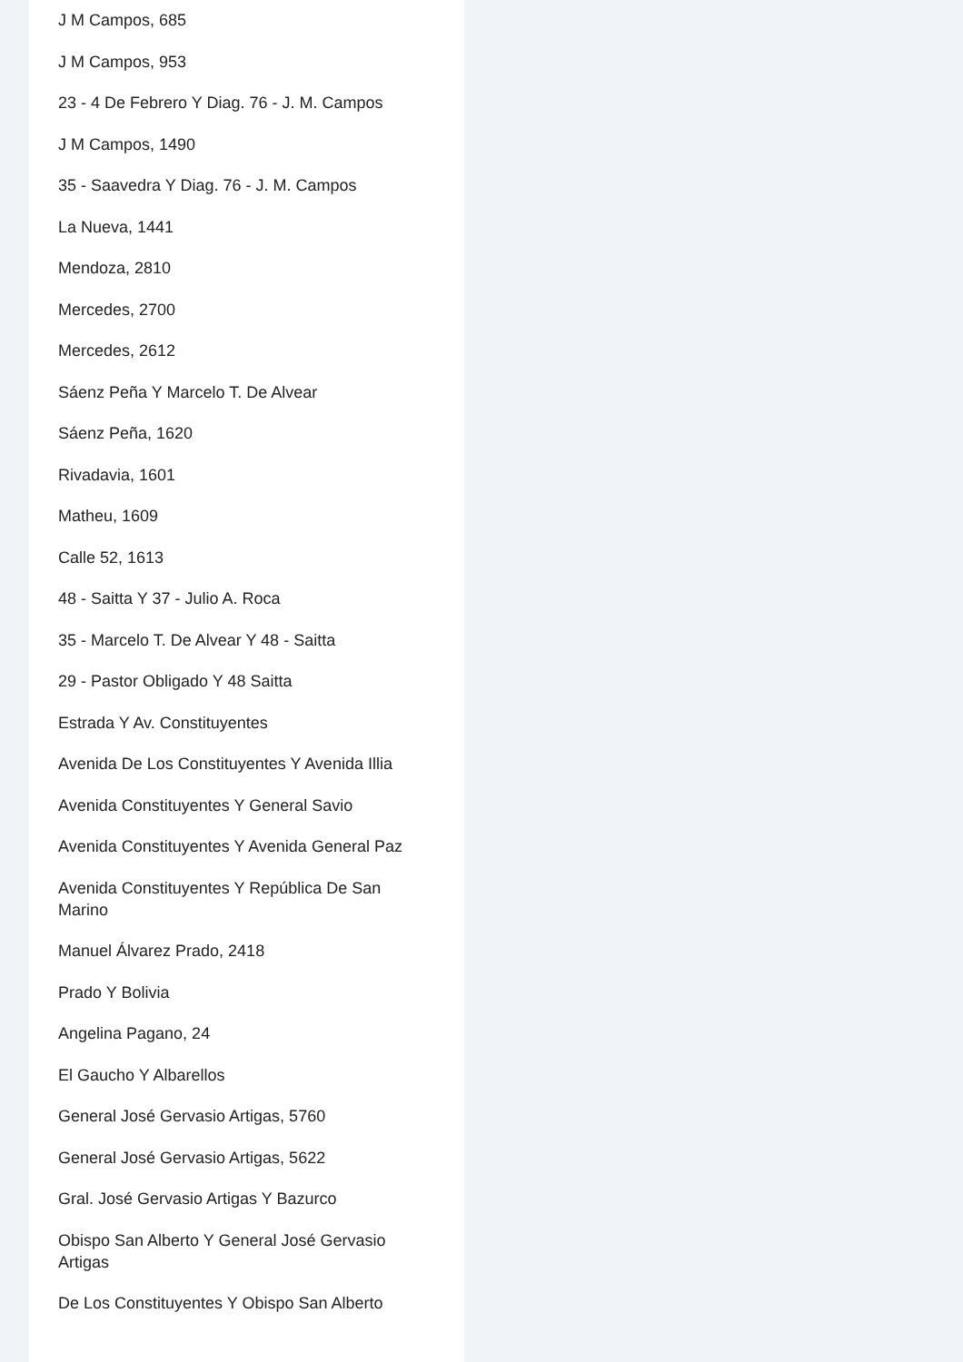J M Campos, 685
J M Campos, 953
23 - 4 De Febrero Y Diag. 76 - J. M. Campos
J M Campos, 1490
35 - Saavedra Y Diag. 76 - J. M. Campos
La Nueva, 1441
Mendoza, 2810
Mercedes, 2700
Mercedes, 2612
Sáenz Peña Y Marcelo T. De Alvear
Sáenz Peña, 1620
Rivadavia, 1601
Matheu, 1609
Calle 52, 1613
48 - Saitta Y 37 - Julio A. Roca
35 - Marcelo T. De Alvear Y 48 - Saitta
29 - Pastor Obligado Y 48 Saitta
Estrada Y Av. Constituyentes
Avenida De Los Constituyentes Y Avenida Illia
Avenida Constituyentes Y General Savio
Avenida Constituyentes Y Avenida General Paz
Avenida Constituyentes Y República De San Marino
Manuel Álvarez Prado, 2418
Prado Y Bolivia
Angelina Pagano, 24
El Gaucho Y Albarellos
General José Gervasio Artigas, 5760
General José Gervasio Artigas, 5622
Gral. José Gervasio Artigas Y Bazurco
Obispo San Alberto Y General José Gervasio Artigas
De Los Constituyentes Y Obispo San Alberto